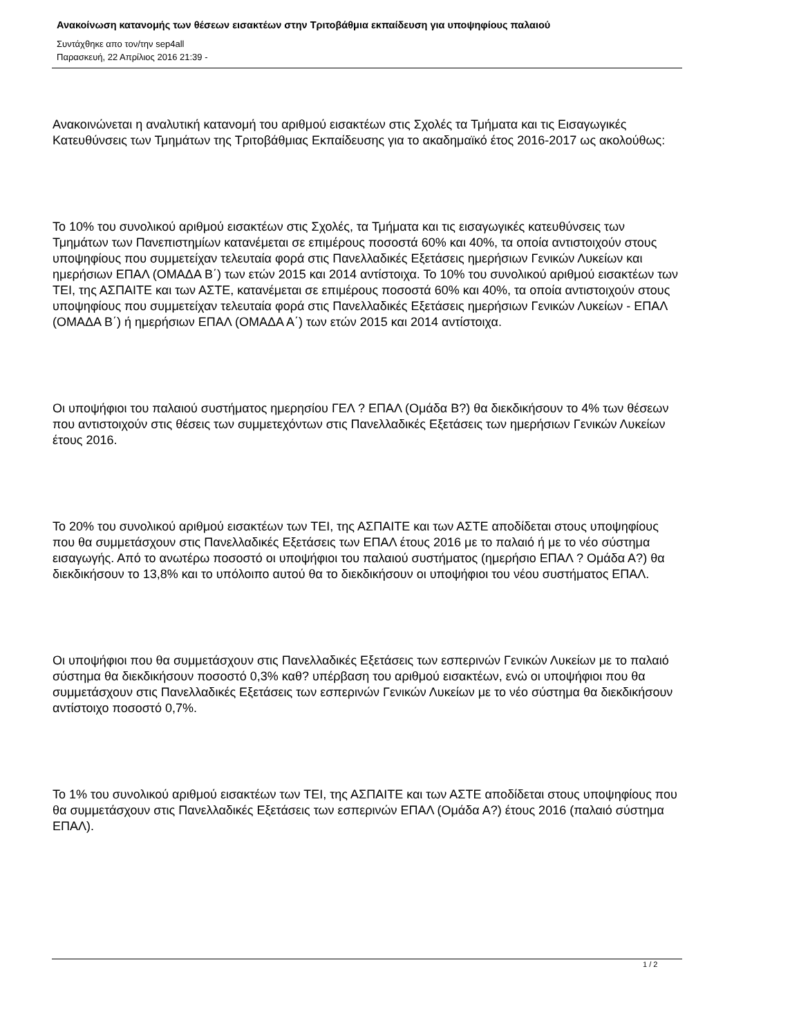Ανακοίνωση κατανομής των θέσεων εισακτέων στην Τριτοβάθμια εκπαίδευση για υποψηφίους παλαιού
Συντάχθηκε απο τον/την sep4all
Παρασκευή, 22 Απρίλιος 2016 21:39 -
Ανακοινώνεται η αναλυτική κατανομή του αριθμού εισακτέων στις Σχολές τα Τμήματα και τις Εισαγωγικές Κατευθύνσεις των Τμημάτων της Τριτοβάθμιας Εκπαίδευσης για το ακαδημαϊκό έτος 2016-2017 ως ακολούθως:
Το 10% του συνολικού αριθμού εισακτέων στις Σχολές, τα Τμήματα και τις εισαγωγικές κατευθύνσεις των Τμημάτων των Πανεπιστημίων κατανέμεται σε επιμέρους ποσοστά 60% και 40%, τα οποία αντιστοιχούν στους υποψηφίους που συμμετείχαν τελευταία φορά στις Πανελλαδικές Εξετάσεις ημερήσιων Γενικών Λυκείων και ημερήσιων ΕΠΑΛ (ΟΜΑΔΑ Β΄) των ετών 2015 και 2014 αντίστοιχα. Το 10% του συνολικού αριθμού εισακτέων των ΤΕΙ, της ΑΣΠΑΙΤΕ και των ΑΣΤΕ, κατανέμεται σε επιμέρους ποσοστά 60% και 40%, τα οποία αντιστοιχούν στους υποψηφίους που συμμετείχαν τελευταία φορά στις Πανελλαδικές Εξετάσεις ημερήσιων Γενικών Λυκείων - ΕΠΑΛ (ΟΜΑΔΑ Β΄) ή ημερήσιων ΕΠΑΛ (ΟΜΑΔΑ Α΄) των ετών 2015 και 2014 αντίστοιχα.
Οι υποψήφιοι του παλαιού συστήματος ημερησίου ΓΕΛ ? ΕΠΑΛ (Ομάδα Β?) θα διεκδικήσουν το 4% των θέσεων που αντιστοιχούν στις θέσεις των συμμετεχόντων στις Πανελλαδικές Εξετάσεις των ημερήσιων Γενικών Λυκείων έτους 2016.
Το 20% του συνολικού αριθμού εισακτέων των ΤΕΙ, της ΑΣΠΑΙΤΕ και των ΑΣΤΕ αποδίδεται στους υποψηφίους που θα συμμετάσχουν στις Πανελλαδικές Εξετάσεις των ΕΠΑΛ έτους 2016 με το παλαιό ή με το νέο σύστημα εισαγωγής. Από το ανωτέρω ποσοστό οι υποψήφιοι του παλαιού συστήματος (ημερήσιο ΕΠΑΛ ? Ομάδα Α?) θα διεκδικήσουν το 13,8% και το υπόλοιπο αυτού θα το διεκδικήσουν οι υποψήφιοι του νέου συστήματος ΕΠΑΛ.
Οι υποψήφιοι που θα συμμετάσχουν στις Πανελλαδικές Εξετάσεις των εσπερινών Γενικών Λυκείων με το παλαιό σύστημα θα διεκδικήσουν ποσοστό 0,3% καθ? υπέρβαση του αριθμού εισακτέων, ενώ οι υποψήφιοι που θα συμμετάσχουν στις Πανελλαδικές Εξετάσεις των εσπερινών Γενικών Λυκείων με το νέο σύστημα θα διεκδικήσουν αντίστοιχο ποσοστό 0,7%.
Το 1% του συνολικού αριθμού εισακτέων των ΤΕΙ, της ΑΣΠΑΙΤΕ και των ΑΣΤΕ αποδίδεται στους υποψηφίους που θα συμμετάσχουν στις Πανελλαδικές Εξετάσεις των εσπερινών ΕΠΑΛ (Ομάδα Α?) έτους 2016 (παλαιό σύστημα ΕΠΑΛ).
1 / 2